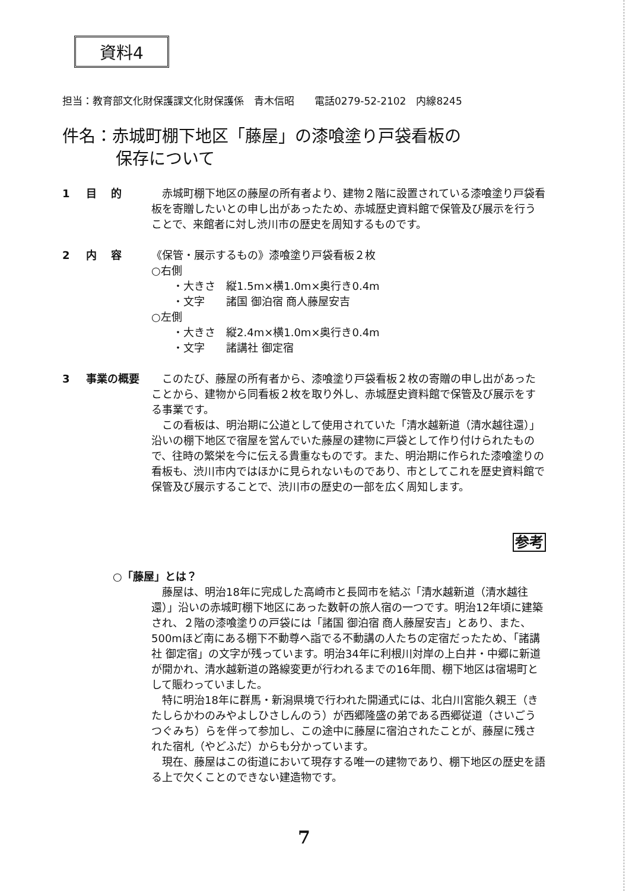資料4
担当：教育部文化財保護課文化財保護係　青木信昭　　電話0279-52-2102　内線8245
件名：赤城町棚下地区「藤屋」の漆喰塗り戸袋看板の
保存について
1 目　 的 赤城町棚下地区の藤屋の所有者より、建物２階に設置されている漆喰塗り戸袋看板を寄贈したいとの申し出があったため、赤城歴史資料館で保管及び展示を行うことで、来館者に対し渋川市の歴史を周知するものです。
2 内　 容 《保管・展示するもの》漆喰塗り戸袋看板２枚
○右側
・大きさ　縦1.5m×横1.0m×奥行き0.4m
・文字　　諸国 御泊宿 商人藤屋安吉
○左側
・大きさ　縦2.4m×横1.0m×奥行き0.4m
・文字　　諸講社 御定宿
3 事業の概要 このたび、藤屋の所有者から、漆喰塗り戸袋看板２枚の寄贈の申し出があったことから、建物から同看板２枚を取り外し、赤城歴史資料館で保管及び展示をする事業です。
この看板は、明治期に公道として使用されていた「清水越新道（清水越往還）」沿いの棚下地区で宿屋を営んでいた藤屋の建物に戸袋として作り付けられたもので、往時の繁栄を今に伝える貴重なものです。また、明治期に作られた漆喰塗りの看板も、渋川市内ではほかに見られないものであり、市としてこれを歴史資料館で保管及び展示することで、渋川市の歴史の一部を広く周知します。
参考
○「藤屋」とは？
藤屋は、明治18年に完成した高崎市と長岡市を結ぶ「清水越新道（清水越往還）」沿いの赤城町棚下地区にあった数軒の旅人宿の一つです。明治12年頃に建築され、２階の漆喰塗りの戸袋には「諸国 御泊宿 商人藤屋安吉」とあり、また、500mほど南にある棚下不動尊へ詣でる不動講の人たちの定宿だったため、「諸講社 御定宿」の文字が残っています。明治34年に利根川対岸の上白井・中郷に新道が開かれ、清水越新道の路線変更が行われるまでの16年間、棚下地区は宿場町として賑わっていました。
特に明治18年に群馬・新潟県境で行われた開通式には、北白川宮能久親王（きたしらかわのみやよしひさしんのう）が西郷隆盛の弟である西郷従道（さいごうつぐみち）らを伴って参加し、この途中に藤屋に宿泊されたことが、藤屋に残された宿札（やどふだ）からも分かっています。
現在、藤屋はこの街道において現存する唯一の建物であり、棚下地区の歴史を語る上で欠くことのできない建造物です。
7